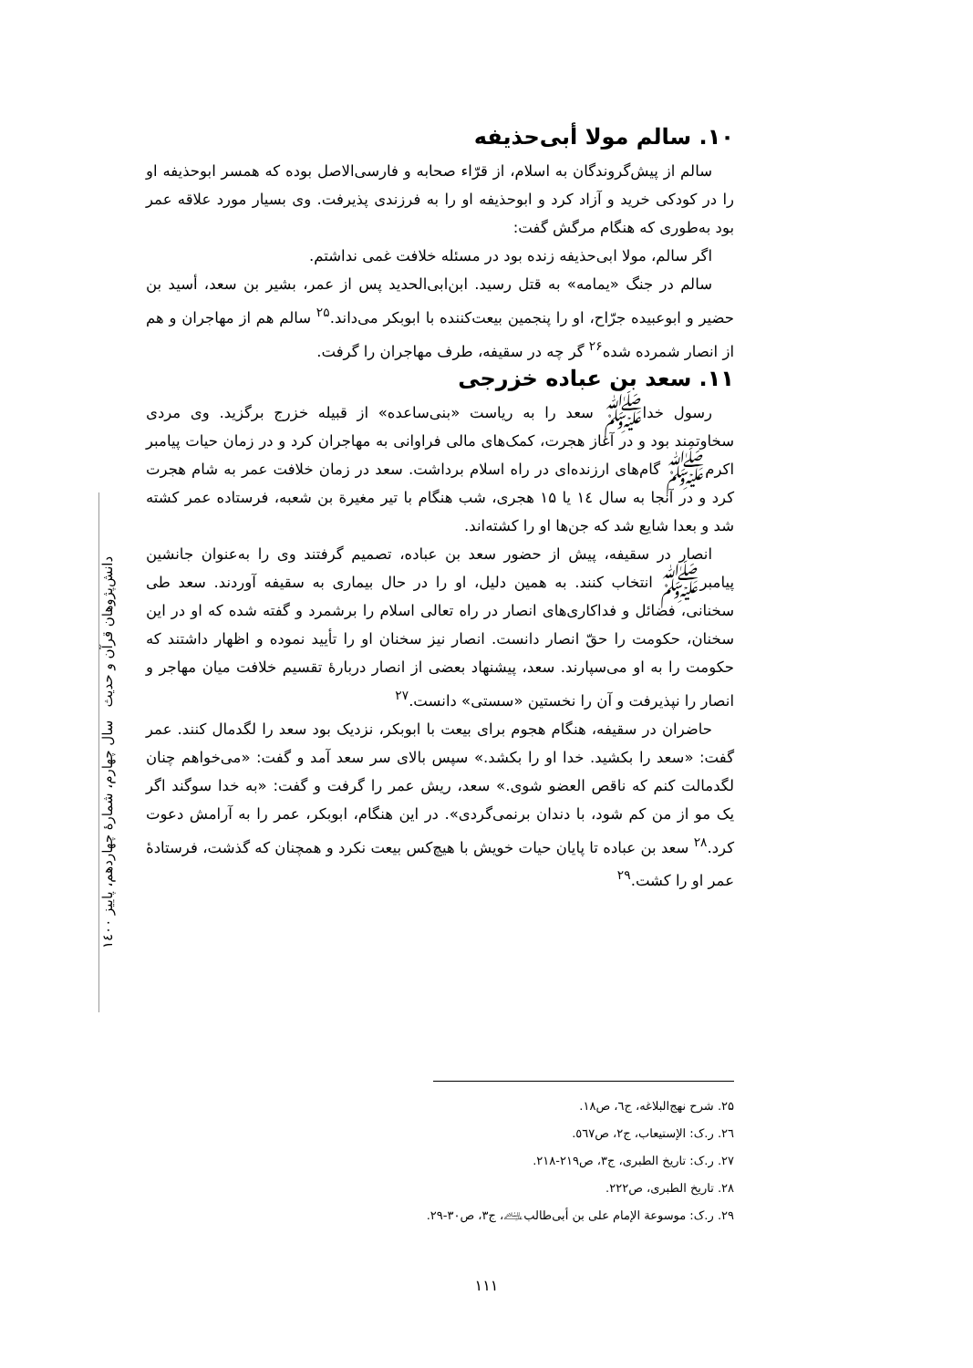۱۰. سالم مولا أبی‌حذیفه
سالم از پیش‌گروندگان به اسلام، از قرّاء صحابه و فارسی‌الاصل بوده که همسر ابوحذیفه او را در کودکی خرید و آزاد کرد و ابوحذیفه او را به فرزندی پذیرفت. وی بسیار مورد علاقه عمر بود به‌طوری که هنگام مرگش گفت:
اگر سالم، مولا ابی‌حذیفه زنده بود در مسئله خلافت غمی نداشتم.
سالم در جنگ «یمامه» به قتل رسید. ابن‌ابی‌الحدید پس از عمر، بشیر بن سعد، أسید بن حضیر و ابوعبیده جرّاح، او را پنجمین بیعت‌کننده با ابوبکر می‌داند.<sup>۲۵</sup> سالم هم از مهاجران و هم از انصار شمرده شده<sup>۲۶</sup> گر چه در سقیفه، طرف مهاجران را گرفت.
۱۱. سعد بن عباده خزرجی
رسول خداﷺ سعد را به ریاست «بنی‌ساعده» از قبیله خزرج برگزید. وی مردی سخاوتمند بود و در آغاز هجرت، کمک‌های مالی فراوانی به مهاجران کرد و در زمان حیات پیامبر اکرمﷺ گام‌های ارزنده‌ای در راه اسلام برداشت. سعد در زمان خلافت عمر به شام هجرت کرد و در آنجا به سال ۱٤ یا ۱۵ هجری، شب هنگام با تیر مغیرة بن شعبه، فرستاده عمر کشته شد و بعدا شایع شد که جن‌ها او را کشته‌اند.
انصار در سقیفه، پیش از حضور سعد بن عباده، تصمیم گرفتند وی را به‌عنوان جانشین پیامبرﷺ انتخاب کنند. به همین دلیل، او را در حال بیماری به سقیفه آوردند. سعد طی سخنانی، فضائل و فداکاری‌های انصار در راه تعالی اسلام را برشمرد و گفته شده که او در این سخنان، حکومت را حقّ انصار دانست. انصار نیز سخنان او را تأیید نموده و اظهار داشتند که حکومت را به او می‌سپارند. سعد، پیشنهاد بعضی از انصار دربارهٔ تقسیم خلافت میان مهاجر و انصار را نپذیرفت و آن را نخستین «سستی» دانست.<sup>۲۷</sup>
حاضران در سقیفه، هنگام هجوم برای بیعت با ابوبکر، نزدیک بود سعد را لگدمال کنند. عمر گفت: «سعد را بکشید. خدا او را بکشد.» سپس بالای سر سعد آمد و گفت: «می‌خواهم چنان لگدمالت کنم که ناقص العضو شوی.» سعد، ریش عمر را گرفت و گفت: «به خدا سوگند اگر یک مو از من کم شود، با دندان برنمی‌گردی». در این هنگام، ابوبکر، عمر را به آرامش دعوت کرد.<sup>۲۸</sup> سعد بن عباده تا پایان حیات خویش با هیچ‌کس بیعت نکرد و همچنان که گذشت، فرستادهٔ عمر او را کشت.<sup>۲۹</sup>
دانش‌پژوهان قرآن و حدیث سال چهارم، شمارهٔ چهاردهم، پاییز ۱٤۰۰
۲۵. شرح نهج‌البلاغه، ج٦، ص۱۸.
۲٦. ر.ک: الإستیعاب، ج۲، ص٥٦۷.
۲۷. ر.ک: تاریخ الطبری، ج۳، ص۲۱۹-۲۱۸.
۲۸. تاریخ الطبری، ص۲۲۲.
۲۹. ر.ک: موسوعة الإمام علی بن أبی‌طالب﵇، ج۳، ص۳۰-۲۹.
۱۱۱